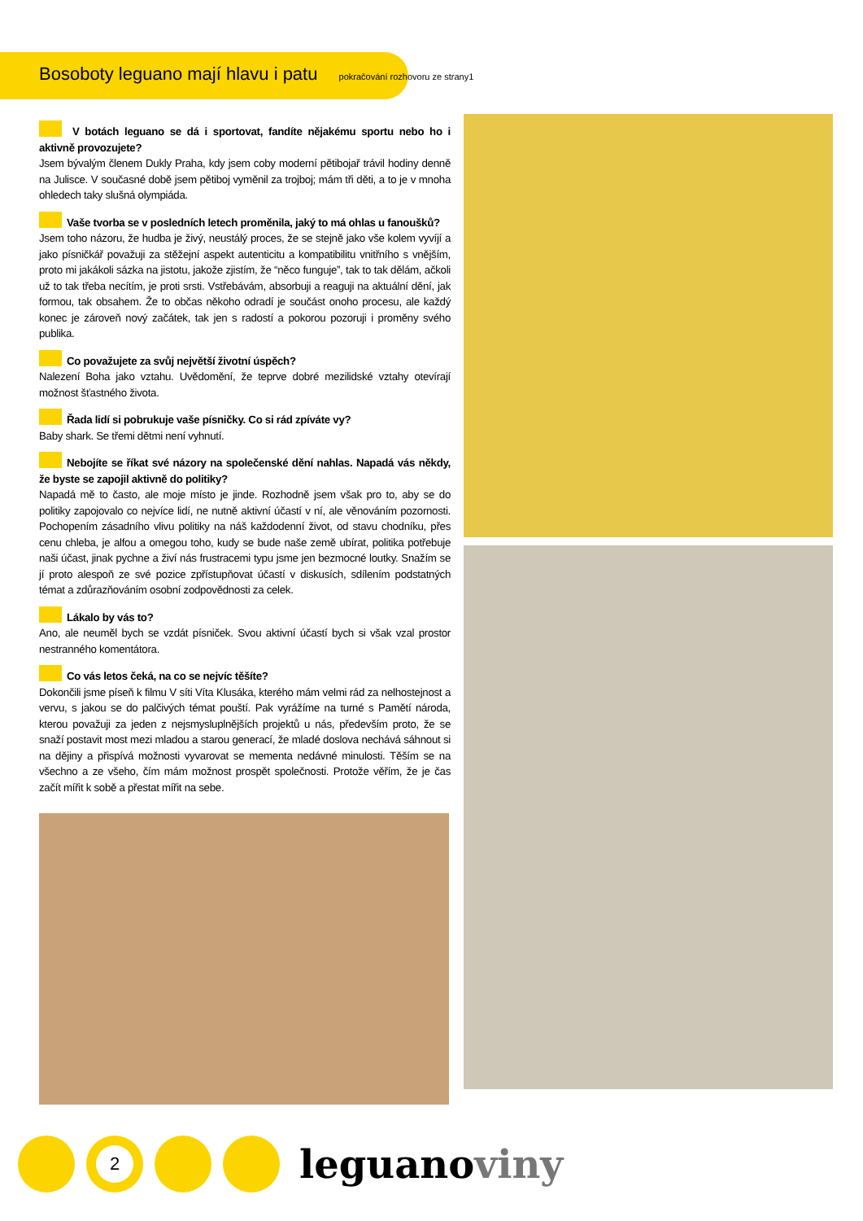Bosoboty leguano mají hlavu i patu pokračování rozhovoru ze strany1
V botách leguano se dá i sportovat, fandíte nějakému sportu nebo ho i aktivně provozujete?
Jsem bývalým členem Dukly Praha, kdy jsem coby moderní pětibojař trávil hodiny denně na Julisce. V současné době jsem pětiboj vyměnil za trojboj; mám tři děti, a to je v mnoha ohledech taky slušná olympiáda.
Vaše tvorba se v posledních letech proměnila, jaký to má ohlas u fanoušků?
Jsem toho názoru, že hudba je živý, neustálý proces, že se stejně jako vše kolem vyvíjí a jako písničkář považuji za stěžejní aspekt autenticitu a kompatibilitu vnitřního s vnějším, proto mi jakákoli sázka na jistotu, jakože zjistím, že “něco funguje”, tak to tak dělám, ačkoli už to tak třeba necítím, je proti srsti. Vstřebávám, absorbuji a reaguji na aktuální dění, jak formou, tak obsahem. Že to občas někoho odradí je součást onoho procesu, ale každý konec je zároveň nový začátek, tak jen s radostí a pokorou pozoruji i proměny svého publika.
Co považujete za svůj největší životní úspěch?
Nalezení Boha jako vztahu. Uvědomění, že teprve dobré mezilidské vztahy otevírají možnost šťastného života.
Řada lidí si pobrukuje vaše písničky. Co si rád zpíváte vy?
Baby shark. Se třemi dětmi není vyhnutí.
Nebojíte se říkat své názory na společenské dění nahlas. Napadá vás někdy, že byste se zapojil aktivně do politiky?
Napadá mě to často, ale moje místo je jinde. Rozhodně jsem však pro to, aby se do politiky zapojovalo co nejvíce lidí, ne nutně aktivní účastí v ní, ale věnováním pozornosti. Pochopením zásadního vlivu politiky na náš každodenní život, od stavu chodníku, přes cenu chleba, je alfou a omegou toho, kudy se bude naše země ubírat, politika potřebuje naši účast, jinak pychne a živí nás frustracemi typu jsme jen bezmocné loutky. Snažím se jí proto alespoň ze své pozice zpřístupňovat účastí v diskusích, sdílením podstatných témat a zdůrazňováním osobní zodpovědnosti za celek.
Lákalo by vás to?
Ano, ale neuměl bych se vzdát písniček. Svou aktivní účastí bych si však vzal prostor nestranného komentátora.
Co vás letos čeká, na co se nejvíc těšíte?
Dokončili jsme píseň k filmu V síti Víta Klusáka, kterého mám velmi rád za nelhostejnost a vervu, s jakou se do palčivých témat pouští. Pak vyrážíme na turné s Pamětí národa, kterou považuji za jeden z nejsmysluplnějších projektů u nás, především proto, že se snaží postavit most mezi mladou a starou generací, že mladé doslova nechává sáhnout si na dějiny a přispívá možnosti vyvarovat se mementa nedávné minulosti. Těším se na všechno a ze všeho, čím mám možnost prospět společnosti. Protože věřím, že je čas začít mířit k sobě a přestat mířit na sebe.
2
leguanoviny